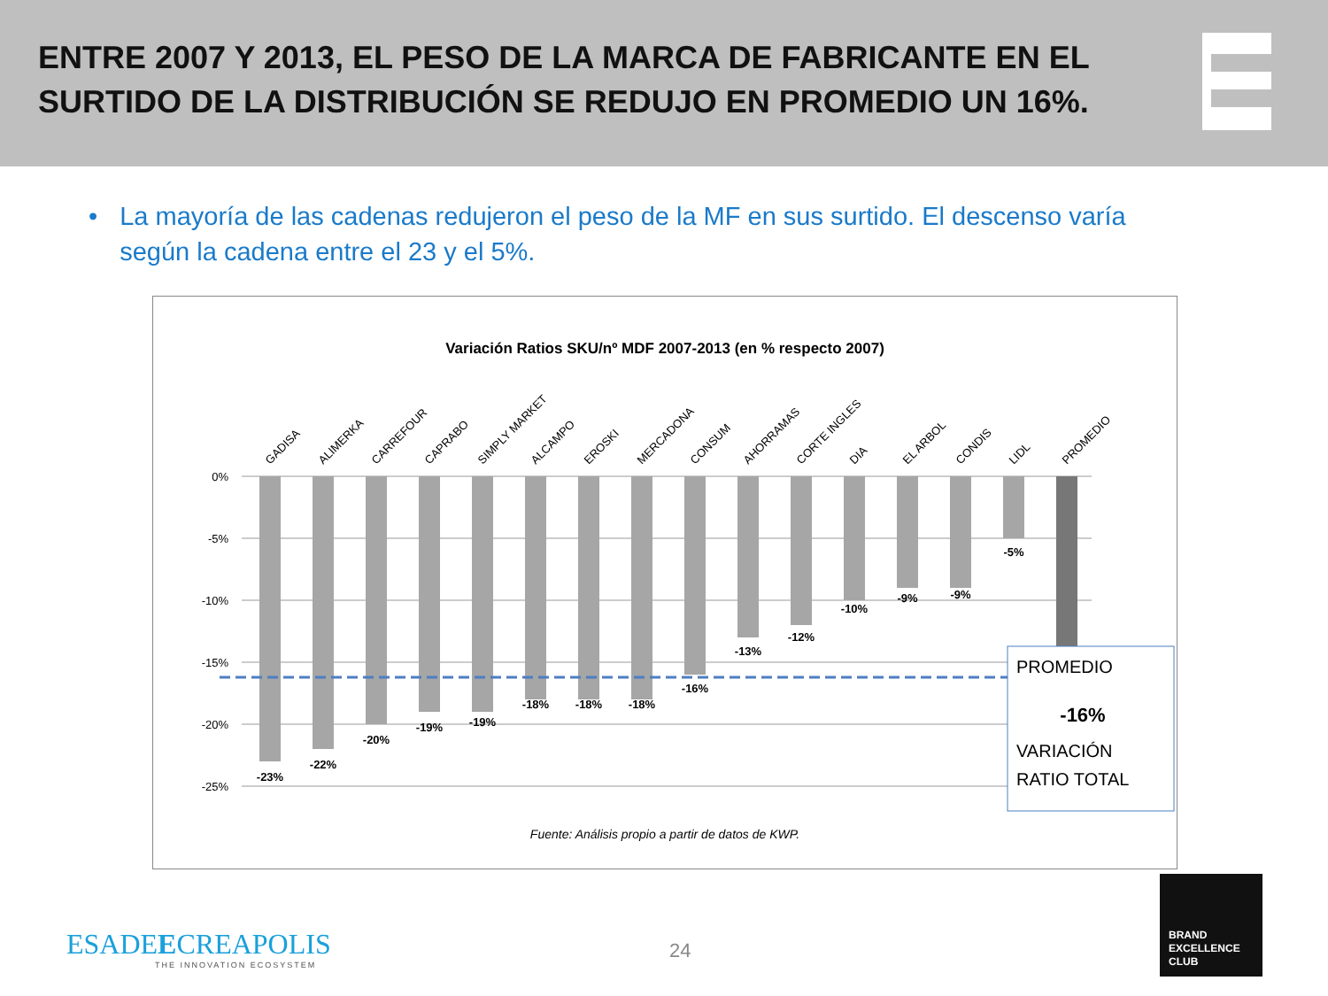ENTRE 2007 Y 2013, EL PESO DE LA MARCA DE FABRICANTE EN EL SURTIDO DE LA DISTRIBUCIÓN SE REDUJO EN PROMEDIO UN 16%.
• La mayoría de las cadenas redujeron el peso de la MF en sus surtido. El descenso varía según la cadena entre el 23 y el 5%.
Variación Ratios SKU/nº MDF 2007-2013 (en % respecto 2007)
0%
-5%
-10%
-15%
-20%
-25%
-23%
-22%
-20%
-19%
-19%
-18%
-18%
-18%
-16%
-13%
-12%
-10%
-9%
-9%
-5%
GADISA
ALIMERKA
CARREFOUR
CAPRABO
SIMPLY MARKET
ALCAMPO
EROSKI
MERCADONA
CONSUM
AHORRAMAS
CORTE INGLES
DIA
EL ARBOL
CONDIS
LIDL
PROMEDIO
PROMEDIO
-16%
VARIACIÓN
RATIO TOTAL
Fuente: Análisis propio a partir de datos de KWP.
ESADEECREAPOLIS
THE INNOVATION ECOSYSTEM
24
BRAND
EXCELLENCE
CLUB